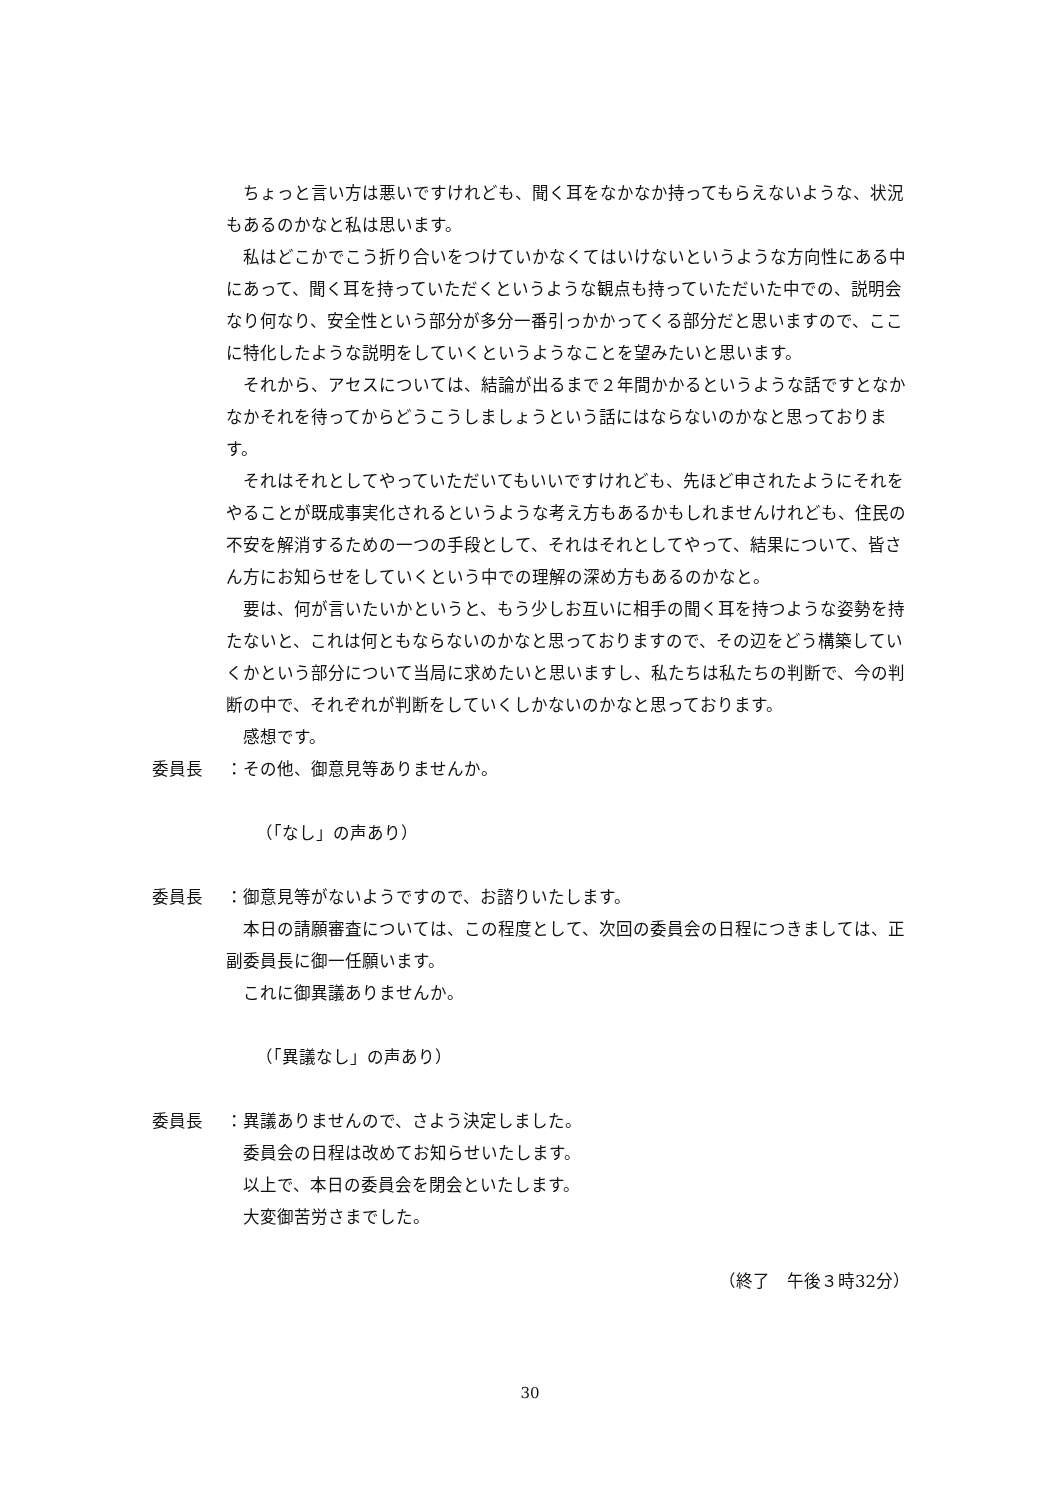ちょっと言い方は悪いですけれども、聞く耳をなかなか持ってもらえないような、状況もあるのかなと私は思います。
私はどこかでこう折り合いをつけていかなくてはいけないというような方向性にある中にあって、聞く耳を持っていただくというような観点も持っていただいた中での、説明会なり何なり、安全性という部分が多分一番引っかかってくる部分だと思いますので、ここに特化したような説明をしていくというようなことを望みたいと思います。
それから、アセスについては、結論が出るまで２年間かかるというような話ですとなかなかそれを待ってからどうこうしましょうという話にはならないのかなと思っております。
それはそれとしてやっていただいてもいいですけれども、先ほど申されたようにそれをやることが既成事実化されるというような考え方もあるかもしれませんけれども、住民の不安を解消するための一つの手段として、それはそれとしてやって、結果について、皆さん方にお知らせをしていくという中での理解の深め方もあるのかなと。
要は、何が言いたいかというと、もう少しお互いに相手の聞く耳を持つような姿勢を持たないと、これは何ともならないのかなと思っておりますので、その辺をどう構築していくかという部分について当局に求めたいと思いますし、私たちは私たちの判断で、今の判断の中で、それぞれが判断をしていくしかないのかなと思っております。
感想です。
委員長 ：その他、御意見等ありませんか。
（「なし」の声あり）
委員長 ：御意見等がないようですので、お諮りいたします。
本日の請願審査については、この程度として、次回の委員会の日程につきましては、正副委員長に御一任願います。
これに御異議ありませんか。
（「異議なし」の声あり）
委員長 ：異議ありませんので、さよう決定しました。
委員会の日程は改めてお知らせいたします。
以上で、本日の委員会を閉会といたします。
大変御苦労さまでした。
（終了　午後３時32分）
30